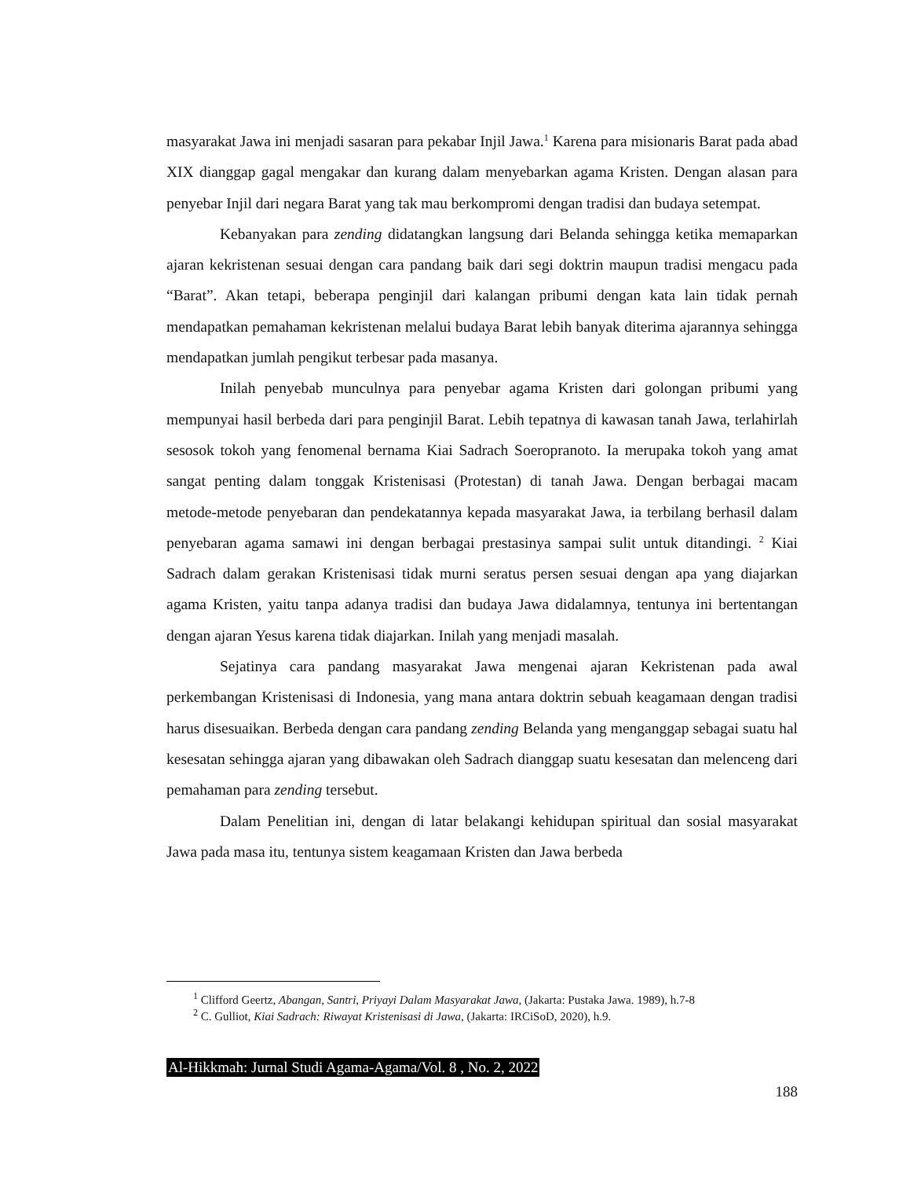masyarakat Jawa ini menjadi sasaran para pekabar Injil Jawa.<sup>1</sup> Karena para misionaris Barat pada abad XIX dianggap gagal mengakar dan kurang dalam menyebarkan agama Kristen. Dengan alasan para penyebar Injil dari negara Barat yang tak mau berkompromi dengan tradisi dan budaya setempat.
Kebanyakan para zending didatangkan langsung dari Belanda sehingga ketika memaparkan ajaran kekristenan sesuai dengan cara pandang baik dari segi doktrin maupun tradisi mengacu pada “Barat”. Akan tetapi, beberapa penginjil dari kalangan pribumi dengan kata lain tidak pernah mendapatkan pemahaman kekristenan melalui budaya Barat lebih banyak diterima ajarannya sehingga mendapatkan jumlah pengikut terbesar pada masanya.
Inilah penyebab munculnya para penyebar agama Kristen dari golongan pribumi yang mempunyai hasil berbeda dari para penginjil Barat. Lebih tepatnya di kawasan tanah Jawa, terlahirlah sesosok tokoh yang fenomenal bernama Kiai Sadrach Soeropranoto. Ia merupaka tokoh yang amat sangat penting dalam tonggak Kristenisasi (Protestan) di tanah Jawa. Dengan berbagai macam metode-metode penyebaran dan pendekatannya kepada masyarakat Jawa, ia terbilang berhasil dalam penyebaran agama samawi ini dengan berbagai prestasinya sampai sulit untuk ditandingi. <sup>2</sup> Kiai Sadrach dalam gerakan Kristenisasi tidak murni seratus persen sesuai dengan apa yang diajarkan agama Kristen, yaitu tanpa adanya tradisi dan budaya Jawa didalamnya, tentunya ini bertentangan dengan ajaran Yesus karena tidak diajarkan. Inilah yang menjadi masalah.
Sejatinya cara pandang masyarakat Jawa mengenai ajaran Kekristenan pada awal perkembangan Kristenisasi di Indonesia, yang mana antara doktrin sebuah keagamaan dengan tradisi harus disesuaikan. Berbeda dengan cara pandang zending Belanda yang menganggap sebagai suatu hal kesesatan sehingga ajaran yang dibawakan oleh Sadrach dianggap suatu kesesatan dan melenceng dari pemahaman para zending tersebut.
Dalam Penelitian ini, dengan di latar belakangi kehidupan spiritual dan sosial masyarakat Jawa pada masa itu, tentunya sistem keagamaan Kristen dan Jawa berbeda
<sup>1</sup> Clifford Geertz, Abangan, Santri, Priyayi Dalam Masyarakat Jawa, (Jakarta: Pustaka Jawa. 1989), h.7-8
<sup>2</sup> C. Gulliot, Kiai Sadrach: Riwayat Kristenisasi di Jawa, (Jakarta: IRCiSoD, 2020), h.9.
Al-Hikkmah: Jurnal Studi Agama-Agama/Vol. 8 , No. 2, 2022
188